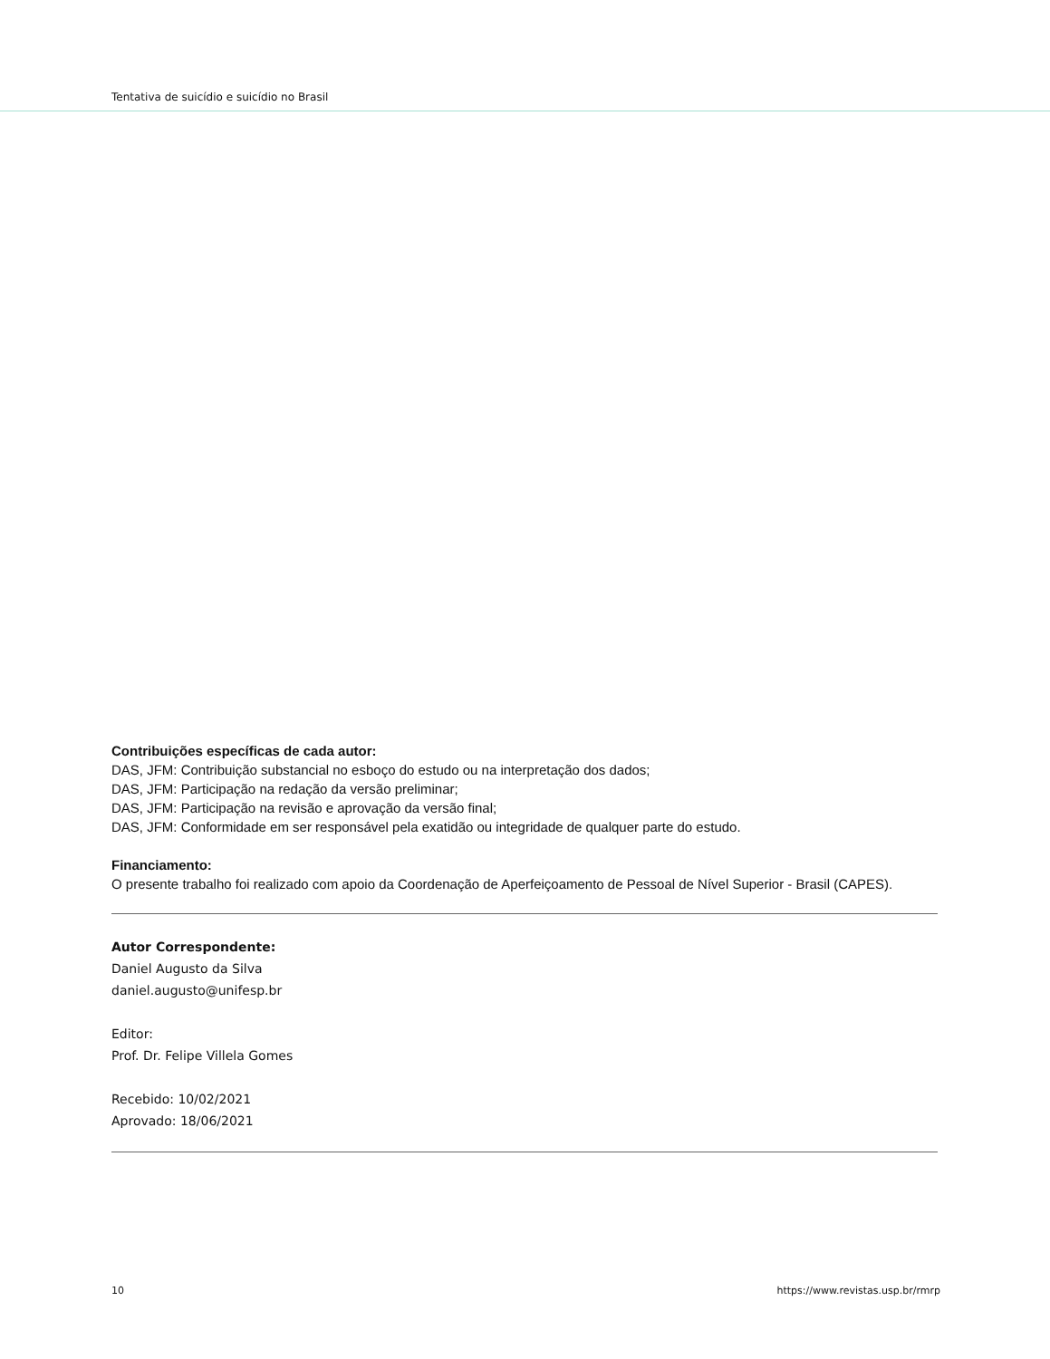Tentativa de suicídio e suicídio no Brasil
Contribuições específicas de cada autor:
DAS, JFM: Contribuição substancial no esboço do estudo ou na interpretação dos dados;
DAS, JFM: Participação na redação da versão preliminar;
DAS, JFM: Participação na revisão e aprovação da versão final;
DAS, JFM: Conformidade em ser responsável pela exatidão ou integridade de qualquer parte do estudo.
Financiamento:
O presente trabalho foi realizado com apoio da Coordenação de Aperfeiçoamento de Pessoal de Nível Superior - Brasil (CAPES).
Autor Correspondente:
Daniel Augusto da Silva
daniel.augusto@unifesp.br
Editor:
Prof. Dr. Felipe Villela Gomes
Recebido: 10/02/2021
Aprovado: 18/06/2021
10 https://www.revistas.usp.br/rmrp